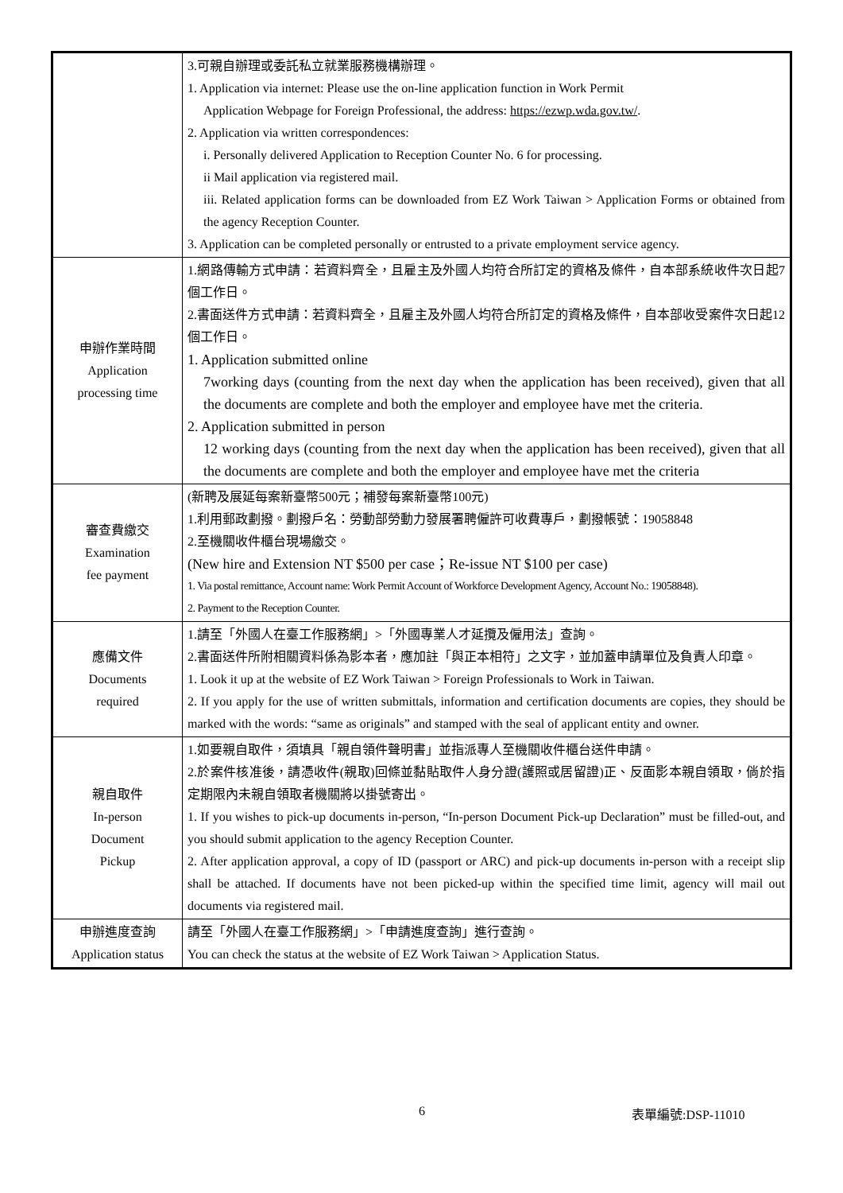| | 3.可親自辦理或委託私立就業服務機構辦理。 1. Application via internet: Please use the on-line application function in Work Permit Application Webpage for Foreign Professional, the address: https://ezwp.wda.gov.tw/ . 2. Application via written correspondences: i. Personally delivered Application to Reception Counter No. 6 for processing. ii Mail application via registered mail. iii. Related application forms can be downloaded from EZ Work Taiwan > Application Forms or obtained from the agency Reception Counter. 3. Application can be completed personally or entrusted to a private employment service agency. |
| 申辦作業時間 Application processing time | 1.網路傳輸方式申請：若資料齊全，且雇主及外國人均符合所訂定的資格及條件，自本部系統收件次日起7個工作日。 2.書面送件方式申請：若資料齊全，且雇主及外國人均符合所訂定的資格及條件，自本部收受案件次日起12個工作日。 1. Application submitted online 7working days (counting from the next day when the application has been received), given that all the documents are complete and both the employer and employee have met the criteria. 2. Application submitted in person 12 working days (counting from the next day when the application has been received), given that all the documents are complete and both the employer and employee have met the criteria |
| 審查費繳交 Examination fee payment | (新聘及展延每案新臺幣500元；補發每案新臺幣100元) 1.利用郵政劃撥。劃撥戶名：勞動部勞動力發展署聘僱許可收費專戶，劃撥帳號：19058848 2.至機關收件櫃台現場繳交。 (New hire and Extension NT $500 per case；Re-issue NT $100 per case) 1. Via postal remittance, Account name: Work Permit Account of Workforce Development Agency, Account No.: 19058848). 2. Payment to the Reception Counter. |
| 應備文件 Documents required | 1.請至「外國人在臺工作服務網」>「外國專業人才延攬及僱用法」查詢。 2.書面送件所附相關資料係為影本者，應加註「與正本相符」之文字，並加蓋申請單位及負責人印章。 1. Look it up at the website of EZ Work Taiwan > Foreign Professionals to Work in Taiwan. 2. If you apply for the use of written submittals, information and certification documents are copies, they should be marked with the words: “same as originals” and stamped with the seal of applicant entity and owner. |
| 親自取件 In-person Document Pickup | 1.如要親自取件，須填具「親自領件聲明書」並指派專人至機關收件櫃台送件申請。 2.於案件核准後，請憑收件(親取)回條並黏貼取件人身分證(護照或居留證)正、反面影本親自領取，倘於指定期限內未親自領取者機關將以掛號寄出。 1. If you wishes to pick-up documents in-person, “In-person Document Pick-up Declaration” must be filled-out, and you should submit application to the agency Reception Counter. 2. After application approval, a copy of ID (passport or ARC) and pick-up documents in-person with a receipt slip shall be attached. If documents have not been picked-up within the specified time limit, agency will mail out documents via registered mail. |
| 申辦進度查詢 Application status | 請至「外國人在臺工作服務網」>「申請進度查詢」進行查詢。 You can check the status at the website of EZ Work Taiwan > Application Status. |
6 表單編號:DSP-11010